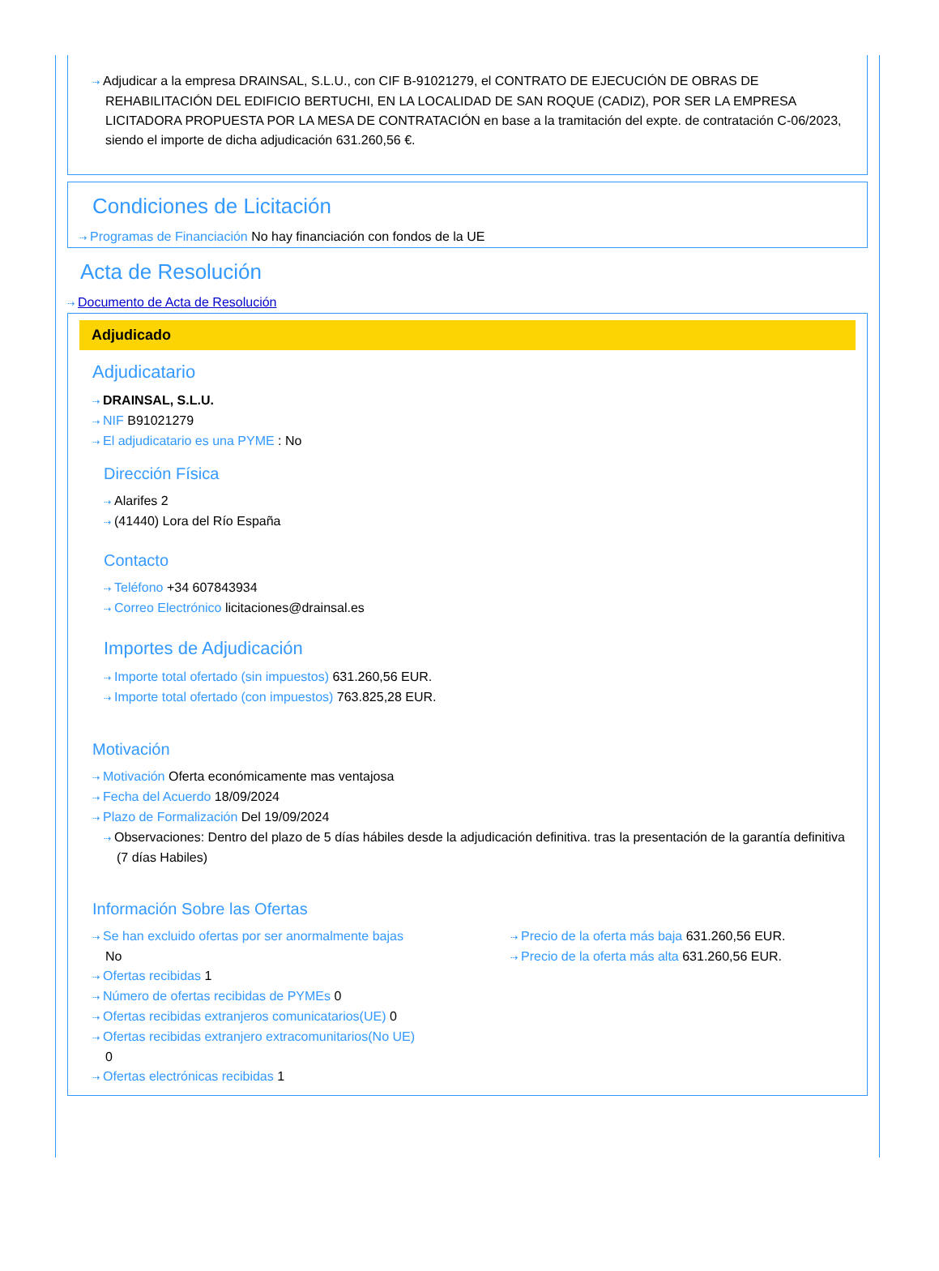⇢ Adjudicar a la empresa DRAINSAL, S.L.U., con CIF B-91021279, el CONTRATO DE EJECUCIÓN DE OBRAS DE REHABILITACIÓN DEL EDIFICIO BERTUCHI, EN LA LOCALIDAD DE SAN ROQUE (CADIZ), POR SER LA EMPRESA LICITADORA PROPUESTA POR LA MESA DE CONTRATACIÓN en base a la tramitación del expte. de contratación C-06/2023, siendo el importe de dicha adjudicación 631.260,56 €.
Condiciones de Licitación
⇢ Programas de Financiación No hay financiación con fondos de la UE
Acta de Resolución
⇢ Documento de Acta de Resolución
Adjudicado
Adjudicatario
⇢ DRAINSAL, S.L.U.
⇢ NIF B91021279
⇢ El adjudicatario es una PYME : No
Dirección Física
⇢ Alarifes 2
⇢ (41440) Lora del Río España
Contacto
⇢ Teléfono +34 607843934
⇢ Correo Electrónico licitaciones@drainsal.es
Importes de Adjudicación
⇢ Importe total ofertado (sin impuestos) 631.260,56 EUR.
⇢ Importe total ofertado (con impuestos) 763.825,28 EUR.
Motivación
⇢ Motivación Oferta económicamente mas ventajosa
⇢ Fecha del Acuerdo 18/09/2024
⇢ Plazo de Formalización Del 19/09/2024
⇢ Observaciones: Dentro del plazo de 5 días hábiles desde la adjudicación definitiva. tras la presentación de la garantía definitiva (7 días Habiles)
Información Sobre las Ofertas
⇢ Se han excluido ofertas por ser anormalmente bajas
No
⇢ Ofertas recibidas 1
⇢ Número de ofertas recibidas de PYMEs 0
⇢ Ofertas recibidas extranjeros comunicatarios(UE) 0
⇢ Ofertas recibidas extranjero extracomunitarios(No UE)
0
⇢ Ofertas electrónicas recibidas 1
⇢ Precio de la oferta más baja 631.260,56 EUR.
⇢ Precio de la oferta más alta 631.260,56 EUR.